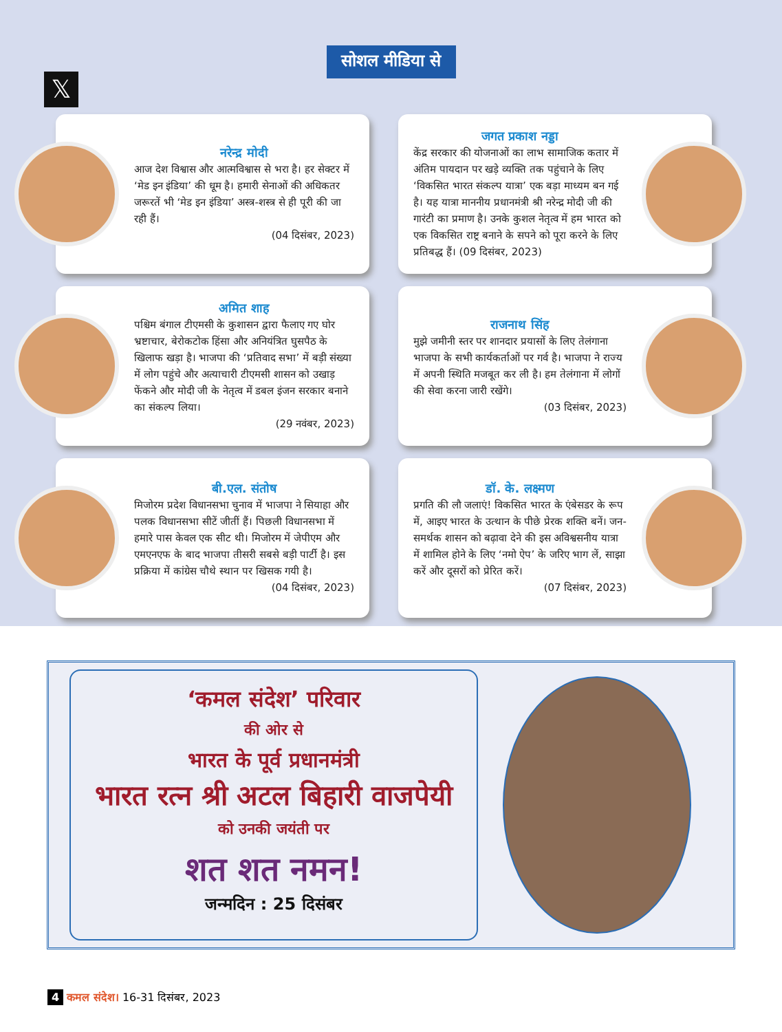सोशल मीडिया से
𝕏
नरेन्द्र मोदी
आज देश विश्वास और आत्मविश्वास से भरा है। हर सेक्टर में ‘मेड इन इंडिया’ की धूम है। हमारी सेनाओं की अधिकतर जरूरतें भी ‘मेड इन इंडिया’ अस्त्र-शस्त्र से ही पूरी की जा रही हैं।
(04 दिसंबर, 2023)
जगत प्रकाश नड्डा
केंद्र सरकार की योजनाओं का लाभ सामाजिक कतार में अंतिम पायदान पर खड़े व्यक्ति तक पहुंचाने के लिए ‘विकसित भारत संकल्प यात्रा’ एक बड़ा माध्यम बन गई है। यह यात्रा माननीय प्रधानमंत्री श्री नरेन्द्र मोदी जी की गारंटी का प्रमाण है। उनके कुशल नेतृत्व में हम भारत को एक विकसित राष्ट्र बनाने के सपने को पूरा करने के लिए प्रतिबद्ध हैं। (09 दिसंबर, 2023)
अमित शाह
पश्चिम बंगाल टीएमसी के कुशासन द्वारा फैलाए गए घोर भ्रष्टाचार, बेरोकटोक हिंसा और अनियंत्रित घुसपैठ के खिलाफ खड़ा है। भाजपा की ‘प्रतिवाद सभा’ में बड़ी संख्या में लोग पहुंचे और अत्याचारी टीएमसी शासन को उखाड़ फेंकने और मोदी जी के नेतृत्व में डबल इंजन सरकार बनाने का संकल्प लिया।
(29 नवंबर, 2023)
राजनाथ सिंह
मुझे जमीनी स्तर पर शानदार प्रयासों के लिए तेलंगाना भाजपा के सभी कार्यकर्ताओं पर गर्व है। भाजपा ने राज्य में अपनी स्थिति मजबूत कर ली है। हम तेलंगाना में लोगों की सेवा करना जारी रखेंगे।
(03 दिसंबर, 2023)
बी.एल. संतोष
मिजोरम प्रदेश विधानसभा चुनाव में भाजपा ने सियाहा और पलक विधानसभा सीटें जीतीं हैं। पिछली विधानसभा में हमारे पास केवल एक सीट थी। मिजोरम में जेपीएम और एमएनएफ के बाद भाजपा तीसरी सबसे बड़ी पार्टी है। इस प्रक्रिया में कांग्रेस चौथे स्थान पर खिसक गयी है।
(04 दिसंबर, 2023)
डॉ. के. लक्ष्मण
प्रगति की लौ जलाएं! विकसित भारत के एंबेसडर के रूप में, आइए भारत के उत्थान के पीछे प्रेरक शक्ति बनें। जन-समर्थक शासन को बढ़ावा देने की इस अविश्वसनीय यात्रा में शामिल होने के लिए ‘नमो ऐप’ के जरिए भाग लें, साझा करें और दूसरों को प्रेरित करें।
(07 दिसंबर, 2023)
‘कमल संदेश’ परिवार
की ओर से
भारत के पूर्व प्रधानमंत्री
भारत रत्न श्री अटल बिहारी वाजपेयी
को उनकी जयंती पर
शत शत नमन!
जन्मदिन : 25 दिसंबर
4 कमल संदेश। 16-31 दिसंबर, 2023